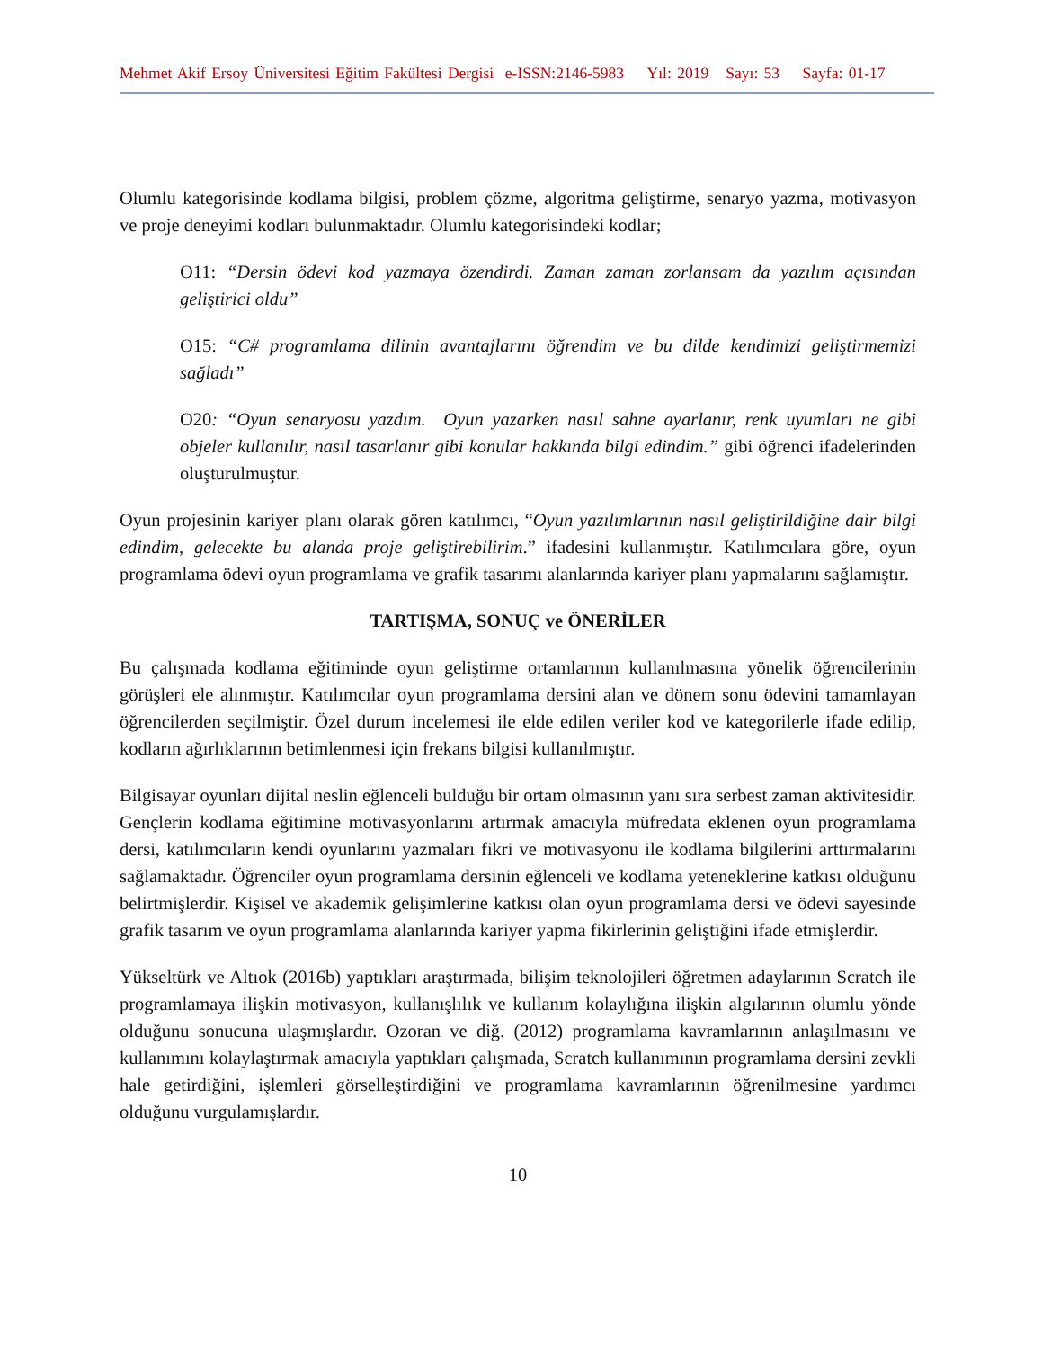Mehmet Akif Ersoy Üniversitesi Eğitim Fakültesi Dergisi e-ISSN:2146-5983 Yıl: 2019 Sayı: 53 Sayfa: 01-17
Olumlu kategorisinde kodlama bilgisi, problem çözme, algoritma geliştirme, senaryo yazma, motivasyon ve proje deneyimi kodları bulunmaktadır. Olumlu kategorisindeki kodlar;
O11: “Dersin ödevi kod yazmaya özendirdi. Zaman zaman zorlansam da yazılım açısından geliştirici oldu”
O15: “C# programlama dilinin avantajlarını öğrendim ve bu dilde kendimizi geliştirmemizi sağladı”
O20: “Oyun senaryosu yazdım. Oyun yazarken nasıl sahne ayarlanır, renk uyumları ne gibi objeler kullanılır, nasıl tasarlanır gibi konular hakkında bilgi edindim.” gibi öğrenci ifadelerinden oluşturulmuştur.
Oyun projesinin kariyer planı olarak gören katılımcı, “Oyun yazılımlarının nasıl geliştirildiğine dair bilgi edindim, gelecekte bu alanda proje geliştirebilirim.” ifadesini kullanmıştır. Katılımcılara göre, oyun programlama ödevi oyun programlama ve grafik tasarımı alanlarında kariyer planı yapmalarını sağlamıştır.
TARTIŞMA, SONUÇ ve ÖNERİLER
Bu çalışmada kodlama eğitiminde oyun geliştirme ortamlarının kullanılmasına yönelik öğrencilerinin görüşleri ele alınmıştır. Katılımcılar oyun programlama dersini alan ve dönem sonu ödevini tamamlayan öğrencilerden seçilmiştir. Özel durum incelemesi ile elde edilen veriler kod ve kategorilerle ifade edilip, kodların ağırlıklarının betimlenmesi için frekans bilgisi kullanılmıştır.
Bilgisayar oyunları dijital neslin eğlenceli bulduğu bir ortam olmasının yanı sıra serbest zaman aktivitesidir. Gençlerin kodlama eğitimine motivasyonlarını artırmak amacıyla müfredata eklenen oyun programlama dersi, katılımcıların kendi oyunlarını yazmaları fikri ve motivasyonu ile kodlama bilgilerini arttırmalarını sağlamaktadır. Öğrenciler oyun programlama dersinin eğlenceli ve kodlama yeteneklerine katkısı olduğunu belirtmişlerdir. Kişisel ve akademik gelişimlerine katkısı olan oyun programlama dersi ve ödevi sayesinde grafik tasarım ve oyun programlama alanlarında kariyer yapma fikirlerinin geliştiğini ifade etmişlerdir.
Yükseltürk ve Altıok (2016b) yaptıkları araştırmada, bilişim teknolojileri öğretmen adaylarının Scratch ile programlamaya ilişkin motivasyon, kullanışlılık ve kullanım kolaylığına ilişkin algılarının olumlu yönde olduğunu sonucuna ulaşmışlardır. Ozoran ve diğ. (2012) programlama kavramlarının anlaşılmasını ve kullanımını kolaylaştırmak amacıyla yaptıkları çalışmada, Scratch kullanımının programlama dersini zevkli hale getirdiğini, işlemleri görselleştirdiğini ve programlama kavramlarının öğrenilmesine yardımcı olduğunu vurgulamışlardır.
10